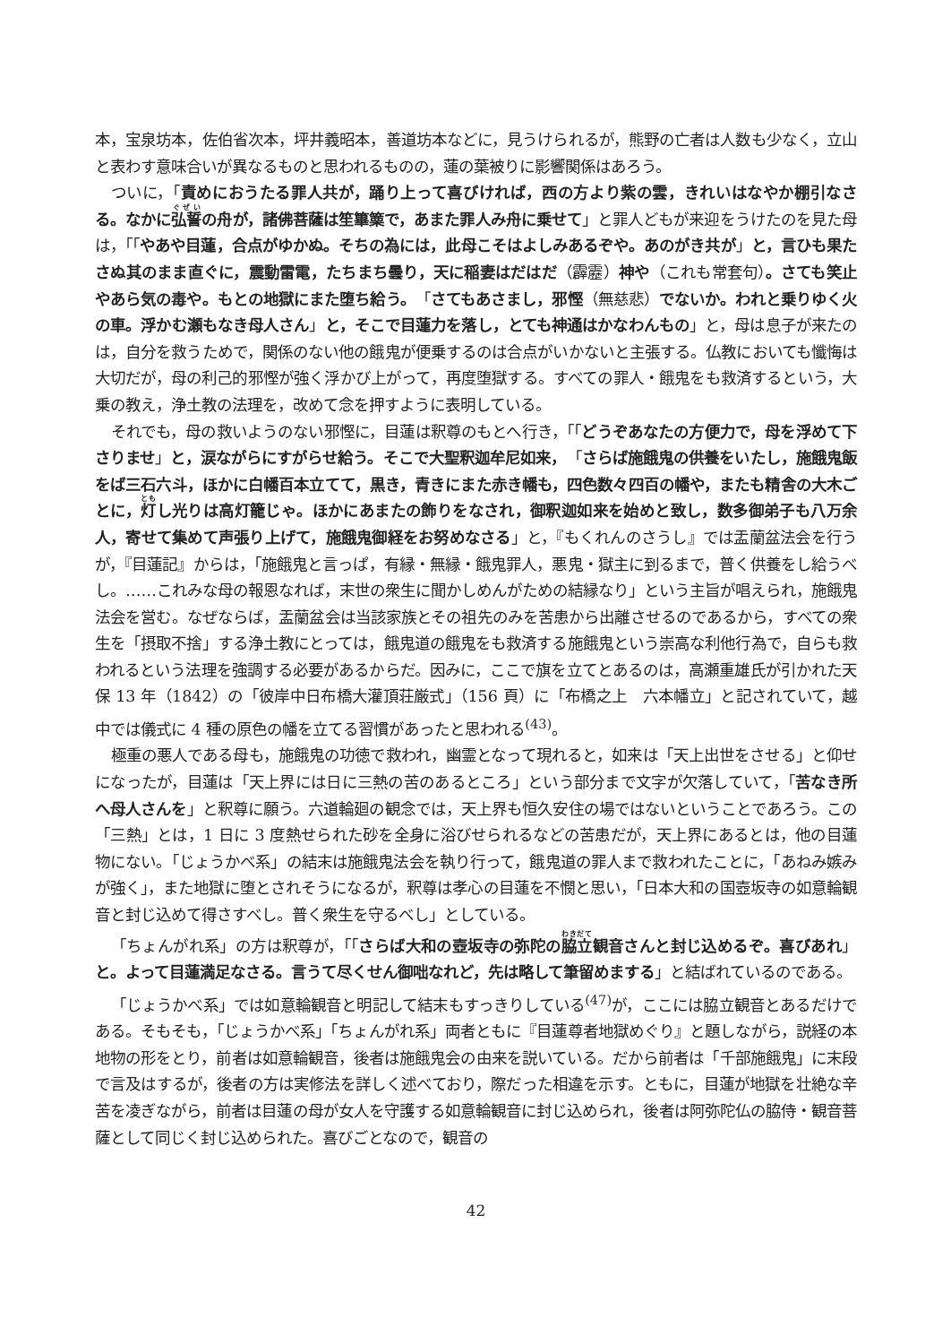本，宝泉坊本，佐伯省次本，坪井義昭本，善道坊本などに，見うけられるが，熊野の亡者は人数も少なく，立山と表わす意味合いが異なるものと思われるものの，蓮の葉被りに影響関係はあろう。
ついに，「責めにおうたる罪人共が，踊り上って喜びければ，西の方より紫の雲，きれいはなやか棚引なさる。なかに弘誓の舟が，諸佛菩薩は笙篳篥で，あまた罪人み舟に乗せて」と罪人どもが来迎をうけたのを見た母は，「「やあや目蓮，合点がゆかぬ。そちの為には，此母こそはよしみあるぞや。あのがき共が」と，言ひも果たさぬ其のまま直ぐに，震動雷電，たちまち曇り，天に稲妻はだはだ（霹靂）神や（これも常套句）。さても笑止やあら気の毒や。もとの地獄にまた堕ち給う。「さてもあさまし，邪慳（無慈悲）でないか。われと乗りゆく火の車。浮かむ瀬もなき母人さん」と，そこで目蓮力を落し，とても神通はかなわんもの」と，母は息子が来たのは，自分を救うためで，関係のない他の餓鬼が便乗するのは合点がいかないと主張する。仏教においても懺悔は大切だが，母の利己的邪慳が強く浮かび上がって，再度堕獄する。すべての罪人・餓鬼をも救済するという，大乗の教え，浄土教の法理を，改めて念を押すように表明している。
それでも，母の救いようのない邪慳に，目蓮は釈尊のもとへ行き，「「どうぞあなたの方便力で，母を浮めて下さりませ」と，涙ながらにすがらせ給う。そこで大聖釈迦牟尼如来，「さらば施餓鬼の供養をいたし，施餓鬼飯をば三石六斗，ほかに白幡百本立てて，黒き，青きにまた赤き幡も，四色数々四百の幡や，またも精舎の大木ごとに，灯し光りは高灯籠じゃ。ほかにあまたの飾りをなされ，御釈迦如来を始めと致し，数多御弟子も八万余人，寄せて集めて声張り上げて，施餓鬼御経をお努めなさる」と，『もくれんのさうし』では盂蘭盆法会を行うが，『目蓮記』からは，「施餓鬼と言っぱ，有縁・無縁・餓鬼罪人，悪鬼・獄主に到るまで，普く供養をし給うべし。……これみな母の報恩なれば，末世の衆生に聞かしめんがための結縁なり」という主旨が唱えられ，施餓鬼法会を営む。なぜならば，盂蘭盆会は当該家族とその祖先のみを苦患から出離させるのであるから，すべての衆生を「摂取不捨」する浄土教にとっては，餓鬼道の餓鬼をも救済する施餓鬼という崇高な利他行為で，自らも救われるという法理を強調する必要があるからだ。因みに，ここで旗を立てとあるのは，高瀬重雄氏が引かれた天保 13 年（1842）の「彼岸中日布橋大灌頂荘厳式」（156 頁）に「布橋之上　六本幡立」と記されていて，越中では儀式に 4 種の原色の幡を立てる習慣があったと思われる<sup>(43)</sup>。
極重の悪人である母も，施餓鬼の功徳で救われ，幽霊となって現れると，如来は「天上出世をさせる」と仰せになったが，目蓮は「天上界には日に三熱の苦のあるところ」という部分まで文字が欠落していて，「苦なき所へ母人さんを」と釈尊に願う。六道輪廻の観念では，天上界も恒久安住の場ではないということであろう。この「三熱」とは，1 日に 3 度熱せられた砂を全身に浴びせられるなどの苦患だが，天上界にあるとは，他の目蓮物にない。「じょうかべ系」の結末は施餓鬼法会を執り行って，餓鬼道の罪人まで救われたことに，「あねみ嫉みが強く」，また地獄に堕とされそうになるが，釈尊は孝心の目蓮を不憫と思い，「日本大和の国壺坂寺の如意輪観音と封じ込めて得さすべし。普く衆生を守るべし」としている。
「ちょんがれ系」の方は釈尊が，「「さらば大和の壺坂寺の弥陀の脇立観音さんと封じ込めるぞ。喜びあれ」と。よって目蓮満足なさる。言うて尽くせん御咄なれど，先は略して筆留めまする」と結ばれているのである。
「じょうかべ系」では如意輪観音と明記して結末もすっきりしている<sup>(47)</sup>が，ここには脇立観音とあるだけである。そもそも，「じょうかべ系」「ちょんがれ系」両者ともに『目蓮尊者地獄めぐり』と題しながら，説経の本地物の形をとり，前者は如意輪観音，後者は施餓鬼会の由来を説いている。だから前者は「千部施餓鬼」に末段で言及はするが，後者の方は実修法を詳しく述べており，際だった相違を示す。ともに，目蓮が地獄を壮絶な辛苦を凌ぎながら，前者は目蓮の母が女人を守護する如意輪観音に封じ込められ，後者は阿弥陀仏の脇侍・観音菩薩として同じく封じ込められた。喜びごとなので，観音の
42